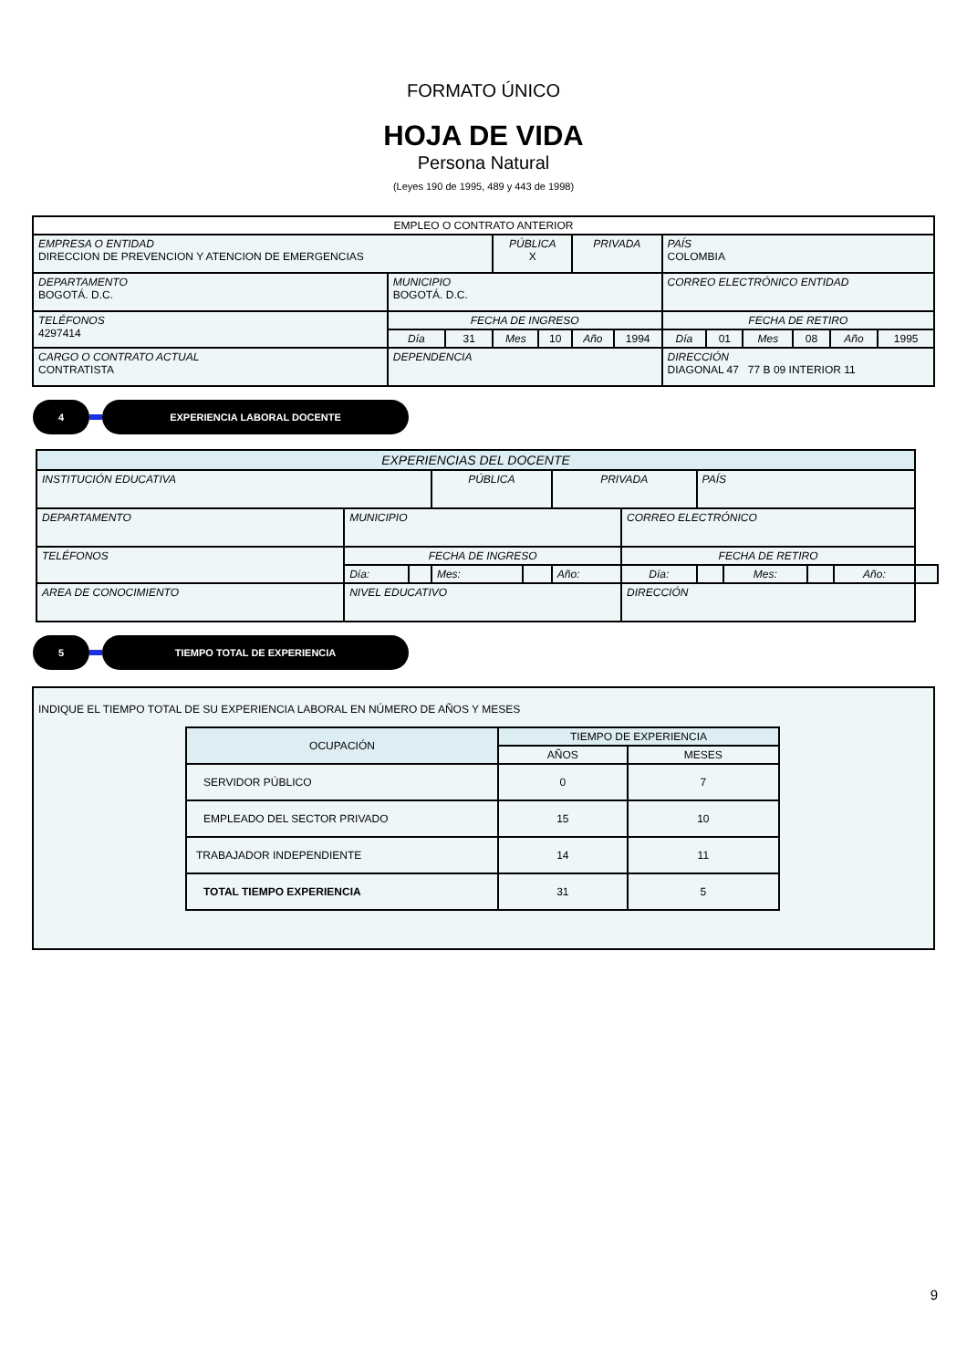FORMATO ÚNICO
HOJA DE VIDA
Persona Natural
(Leyes 190 de 1995, 489 y 443 de 1998)
| EMPLEO O CONTRATO ANTERIOR | | | | | | | | | | | | |
| EMPRESA O ENTIDAD DIRECCION DE PREVENCION Y ATENCION DE EMERGENCIAS | | | PÚBLICA X | | PRIVADA | | PAÍS COLOMBIA | | | | | |
| DEPARTAMENTO BOGOTÁ. D.C. | MUNICIPIO BOGOTÁ. D.C. | | | | | | CORREO ELECTRÓNICO ENTIDAD | | | | | |
| TELÉFONOS 4297414 | FECHA DE INGRESO | | | | | | FECHA DE RETIRO | | | | | |
| | Día | 31 | Mes | 10 | Año | 1994 | Día | 01 | Mes | 08 | Año | 1995 |
| CARGO O CONTRATO ACTUAL CONTRATISTA | DEPENDENCIA | | | | | | DIRECCIÓN DIAGONAL 47 77 B 09 INTERIOR 11 | | | | | |
4 EXPERIENCIA LABORAL DOCENTE
| EXPERIENCIAS DEL DOCENTE | | | | | | | | | | | |
| INSTITUCIÓN EDUCATIVA | | | PÚBLICA | | PRIVADA | | PAÍS | | | | |
| DEPARTAMENTO | MUNICIPIO | | | | | CORREO ELECTRÓNICO | | | | | |
| TELÉFONOS | FECHA DE INGRESO | | | | | FECHA DE RETIRO | | | | | |
| | Día: | | Mes: | | Año: | Día: | | Mes: | | Año: | |
| AREA DE CONOCIMIENTO | NIVEL EDUCATIVO | | | | | DIRECCIÓN | | | | | |
5 TIEMPO TOTAL DE EXPERIENCIA
INDIQUE EL TIEMPO TOTAL DE SU EXPERIENCIA LABORAL EN NÚMERO DE AÑOS Y MESES
| OCUPACIÓN | TIEMPO DE EXPERIENCIA | |
| | AÑOS | MESES |
| SERVIDOR PÚBLICO | 0 | 7 |
| EMPLEADO DEL SECTOR PRIVADO | 15 | 10 |
| TRABAJADOR INDEPENDIENTE | 14 | 11 |
| TOTAL TIEMPO EXPERIENCIA | 31 | 5 |
9